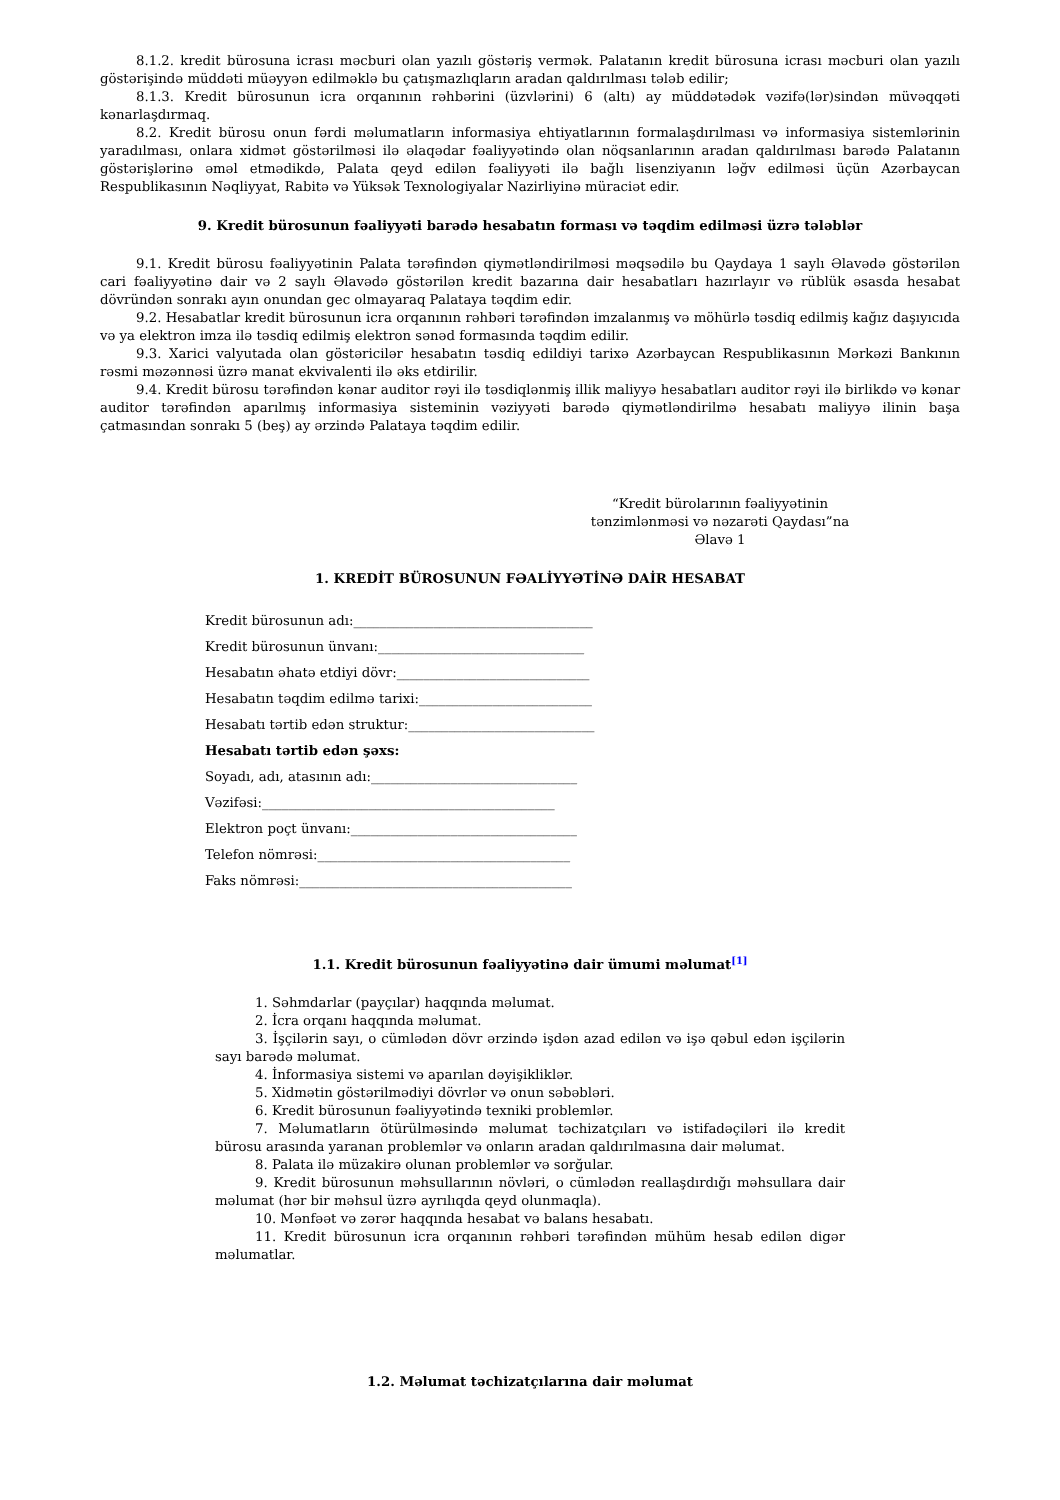8.1.2. kredit bürosuna icrası məcburi olan yazılı göstəriş vermək. Palatanın kredit bürosuna icrası məcburi olan yazılı göstərişində müddəti müəyyən edilməklə bu çatışmazlıqların aradan qaldırılması tələb edilir;
8.1.3. Kredit bürosunun icra orqanının rəhbərini (üzvlərini) 6 (altı) ay müddətədək vəzifə(lər)sindən müvəqqəti kənarlaşdırmaq.
8.2. Kredit bürosu onun fərdi məlumatların informasiya ehtiyatlarının formalaşdırılması və informasiya sistemlərinin yaradılması, onlara xidmət göstərilməsi ilə əlaqədar fəaliyyətində olan nöqsanlarının aradan qaldırılması barədə Palatanın göstərişlərinə əməl etmədikdə, Palata qeyd edilən fəaliyyəti ilə bağlı lisenziyanın ləğv edilməsi üçün Azərbaycan Respublikasının Nəqliyyat, Rabitə və Yüksək Texnologiyalar Nazirliyinə müraciət edir.
9. Kredit bürosunun fəaliyyəti barədə hesabatın forması və təqdim edilməsi üzrə tələblər
9.1. Kredit bürosu fəaliyyətinin Palata tərəfindən qiymətləndirilməsi məqsədilə bu Qaydaya 1 saylı Əlavədə göstərilən cari fəaliyyətinə dair və 2 saylı Əlavədə göstərilən kredit bazarına dair hesabatları hazırlayır və rüblük əsasda hesabat dövründən sonrakı ayın onundan gec olmayaraq Palataya təqdim edir.
9.2. Hesabatlar kredit bürosunun icra orqanının rəhbəri tərəfindən imzalanmış və möhürlə təsdiq edilmiş kağız daşıyıcıda və ya elektron imza ilə təsdiq edilmiş elektron sənəd formasında təqdim edilir.
9.3. Xarici valyutada olan göstəricilər hesabatın təsdiq edildiyi tarixə Azərbaycan Respublikasının Mərkəzi Bankının rəsmi məzənnəsi üzrə manat ekvivalenti ilə əks etdirilir.
9.4. Kredit bürosu tərəfindən kənar auditor rəyi ilə təsdiqlənmiş illik maliyyə hesabatları auditor rəyi ilə birlikdə və kənar auditor tərəfindən aparılmış informasiya sisteminin vəziyyəti barədə qiymətləndirilmə hesabatı maliyyə ilinin başa çatmasından sonrakı 5 (beş) ay ərzində Palataya təqdim edilir.
“Kredit bürolarının fəaliyyətinin
tənzimlənməsi və nəzarəti Qaydası”na
Əlavə 1
1. KREDİT BÜROSUNUN FƏALİYYƏTİNƏ DAİR HESABAT
Kredit bürosunun adı:____________________________________
Kredit bürosunun ünvanı:_______________________________
Hesabatın əhatə etdiyi dövr:_____________________________
Hesabatın təqdim edilmə tarixi:__________________________
Hesabatı tərtib edən struktur:____________________________
Hesabatı tərtib edən şəxs:
Soyadı, adı, atasının adı:_______________________________
Vəzifəsi:____________________________________________
Elektron poçt ünvanı:__________________________________
Telefon nömrəsi:______________________________________
Faks nömrəsi:_________________________________________
1.1. Kredit bürosunun fəaliyyətinə dair ümumi məlumat<sup>[1]</sup>
1. Səhmdarlar (payçılar) haqqında məlumat.
2. İcra orqanı haqqında məlumat.
3. İşçilərin sayı, o cümlədən dövr ərzində işdən azad edilən və işə qəbul edən işçilərin sayı barədə məlumat.
4. İnformasiya sistemi və aparılan dəyişikliklər.
5. Xidmətin göstərilmədiyi dövrlər və onun səbəbləri.
6. Kredit bürosunun fəaliyyətində texniki problemlər.
7. Məlumatların ötürülməsində məlumat təchizatçıları və istifadəçiləri ilə kredit bürosu arasında yaranan problemlər və onların aradan qaldırılmasına dair məlumat.
8. Palata ilə müzakirə olunan problemlər və sorğular.
9. Kredit bürosunun məhsullarının növləri, o cümlədən reallaşdırdığı məhsullara dair məlumat (hər bir məhsul üzrə ayrılıqda qeyd olunmaqla).
10. Mənfəət və zərər haqqında hesabat və balans hesabatı.
11. Kredit bürosunun icra orqanının rəhbəri tərəfindən mühüm hesab edilən digər məlumatlar.
1.2. Məlumat təchizatçılarına dair məlumat